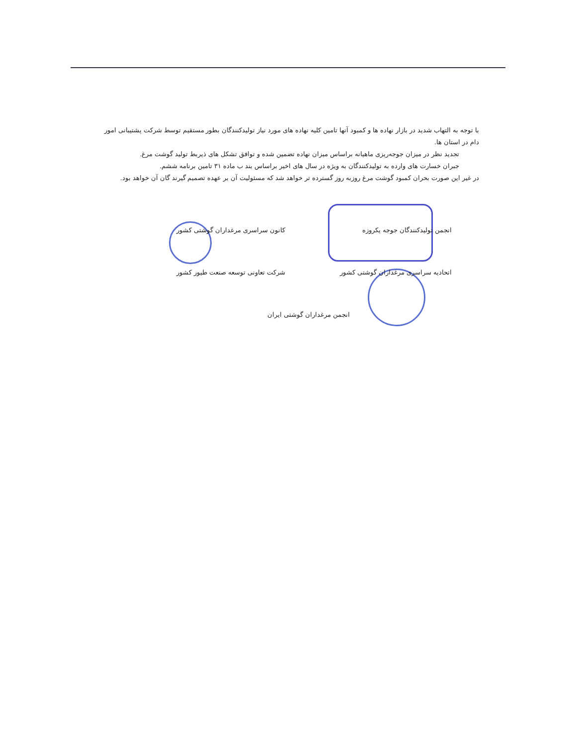با توجه به التهاب شدید در بازار نهاده ها و کمبود آنها تامین کلیه نهاده های مورد نیاز تولیدکنندگان بطور مستقیم توسط شرکت پشتیبانی امور دام در استان ها.
تجدید نظر در میزان جوجه‌ریزی ماهیانه براساس میزان نهاده تضمین شده و توافق تشکل های ذیربط تولید گوشت مرغ.
جبران خسارت های وارده به تولیدکنندگان به ویژه در سال های اخیر براساس بند ب ماده ۳۱ تامین برنامه ششم.
در غیر این صورت بحران کمبود گوشت مرغ روزبه روز گسترده تر خواهد شد که مسئولیت آن بر عهده تصمیم گیرند گان آن خواهد بود.
کانون سراسری مرغداران گوشتی کشور
انجمن تولیدکنندگان جوجه یکروزه
شرکت تعاونی توسعه صنعت طیور کشور
اتحادیه سراسری مرغداران گوشتی کشور
انجمن مرغداران گوشتی ایران